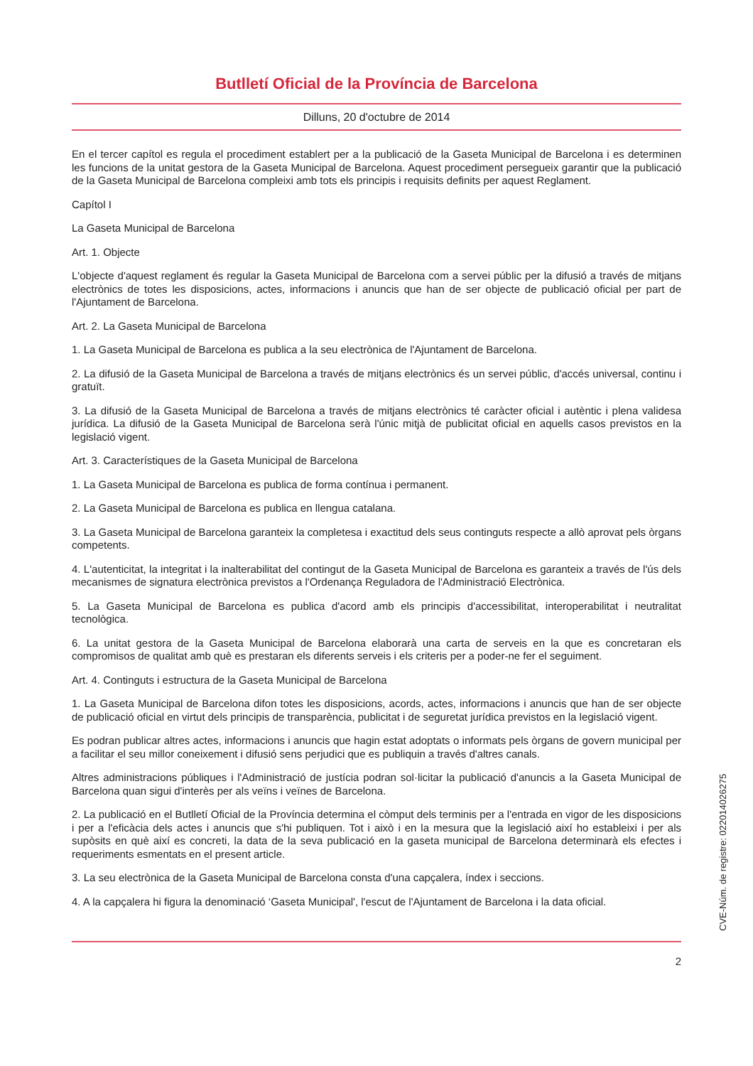Butlletí Oficial de la Província de Barcelona
Dilluns, 20 d'octubre de 2014
En el tercer capítol es regula el procediment establert per a la publicació de la Gaseta Municipal de Barcelona i es determinen les funcions de la unitat gestora de la Gaseta Municipal de Barcelona. Aquest procediment persegueix garantir que la publicació de la Gaseta Municipal de Barcelona compleixi amb tots els principis i requisits definits per aquest Reglament.
Capítol I
La Gaseta Municipal de Barcelona
Art. 1. Objecte
L'objecte d'aquest reglament és regular la Gaseta Municipal de Barcelona com a servei públic per la difusió a través de mitjans electrònics de totes les disposicions, actes, informacions i anuncis que han de ser objecte de publicació oficial per part de l'Ajuntament de Barcelona.
Art. 2. La Gaseta Municipal de Barcelona
1. La Gaseta Municipal de Barcelona es publica a la seu electrònica de l'Ajuntament de Barcelona.
2. La difusió de la Gaseta Municipal de Barcelona a través de mitjans electrònics és un servei públic, d'accés universal, continu i gratuït.
3. La difusió de la Gaseta Municipal de Barcelona a través de mitjans electrònics té caràcter oficial i autèntic i plena validesa jurídica. La difusió de la Gaseta Municipal de Barcelona serà l'únic mitjà de publicitat oficial en aquells casos previstos en la legislació vigent.
Art. 3. Característiques de la Gaseta Municipal de Barcelona
1. La Gaseta Municipal de Barcelona es publica de forma contínua i permanent.
2. La Gaseta Municipal de Barcelona es publica en llengua catalana.
3. La Gaseta Municipal de Barcelona garanteix la completesa i exactitud dels seus continguts respecte a allò aprovat pels òrgans competents.
4. L'autenticitat, la integritat i la inalterabilitat del contingut de la Gaseta Municipal de Barcelona es garanteix a través de l'ús dels mecanismes de signatura electrònica previstos a l'Ordenança Reguladora de l'Administració Electrònica.
5. La Gaseta Municipal de Barcelona es publica d'acord amb els principis d'accessibilitat, interoperabilitat i neutralitat tecnològica.
6. La unitat gestora de la Gaseta Municipal de Barcelona elaborarà una carta de serveis en la que es concretaran els compromisos de qualitat amb què es prestaran els diferents serveis i els criteris per a poder-ne fer el seguiment.
Art. 4. Continguts i estructura de la Gaseta Municipal de Barcelona
1. La Gaseta Municipal de Barcelona difon totes les disposicions, acords, actes, informacions i anuncis que han de ser objecte de publicació oficial en virtut dels principis de transparència, publicitat i de seguretat jurídica previstos en la legislació vigent.
Es podran publicar altres actes, informacions i anuncis que hagin estat adoptats o informats pels òrgans de govern municipal per a facilitar el seu millor coneixement i difusió sens perjudici que es publiquin a través d'altres canals.
Altres administracions públiques i l'Administració de justícia podran sol·licitar la publicació d'anuncis a la Gaseta Municipal de Barcelona quan sigui d'interès per als veïns i veïnes de Barcelona.
2. La publicació en el Butlletí Oficial de la Província determina el còmput dels terminis per a l'entrada en vigor de les disposicions i per a l'eficàcia dels actes i anuncis que s'hi publiquen. Tot i això i en la mesura que la legislació així ho estableixi i per als supòsits en què així es concreti, la data de la seva publicació en la gaseta municipal de Barcelona determinarà els efectes i requeriments esmentats en el present article.
3. La seu electrònica de la Gaseta Municipal de Barcelona consta d'una capçalera, índex i seccions.
4. A la capçalera hi figura la denominació ‘Gaseta Municipal', l'escut de l'Ajuntament de Barcelona i la data oficial.
2
CVE-Núm. de registre: 022014026275